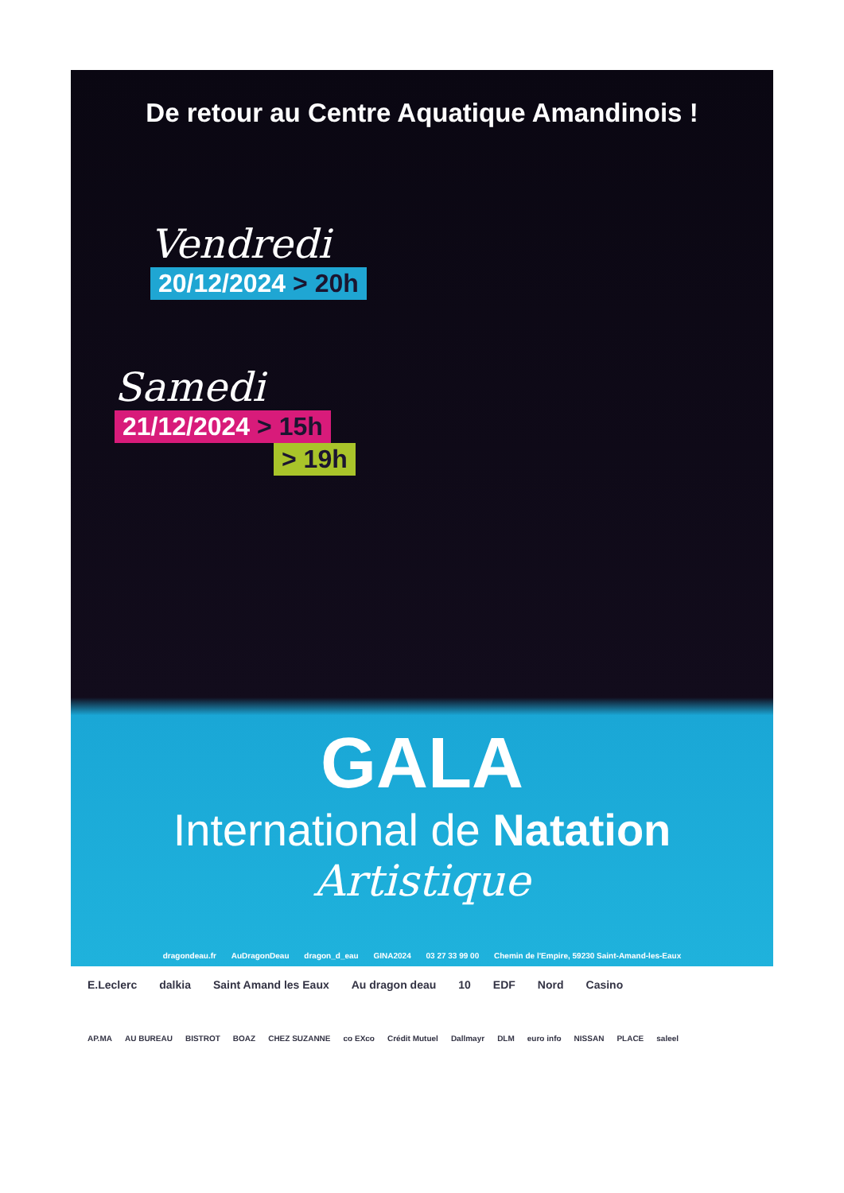De retour au Centre Aquatique Amandinois !
Vendredi
20/12/2024 > 20h
Samedi
21/12/2024 > 15h
> 19h
GALA
International de Natation
Artistique
dragondeau.fr AuDragonDeau dragon_d_eau GINA2024 03 27 33 99 00 Chemin de l'Empire, 59230 Saint-Amand-les-Eaux
E.Leclerc dalkia Saint Amand les Eaux Au dragon deau 10 EDF Nord Casino
AP.MA AU BUREAU BISTROT BOAZ CHEZ SUZANNE co EXco Crédit Mutuel Dallmayr DLM euro info NISSAN PLACE saleel